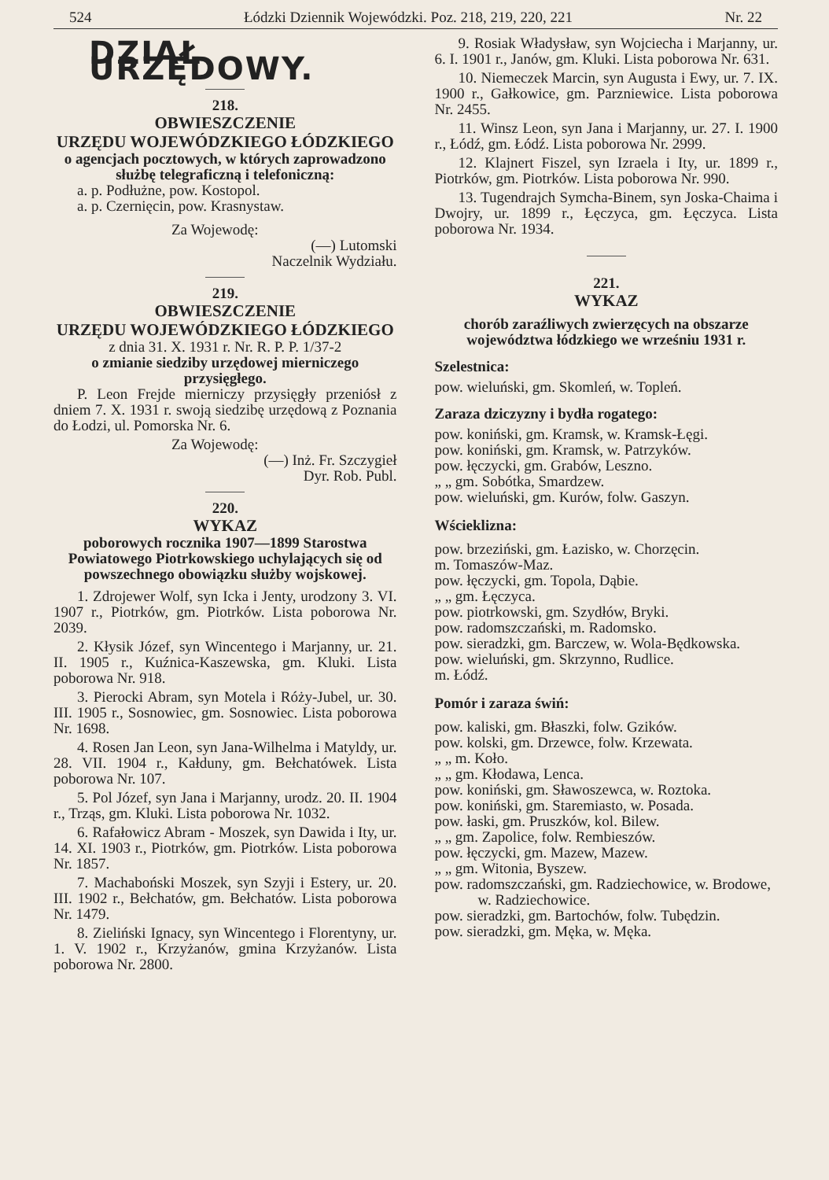524 Łódzki Dziennik Wojewódzki. Poz. 218, 219, 220, 221 Nr. 22
DZIAŁ URZĘDOWY.
218.
OBWIESZCZENIE
URZĘDU WOJEWÓDZKIEGO ŁÓDZKIEGO
o agencjach pocztowych, w których zaprowadzono służbę telegraficzną i telefoniczną:
a. p. Podłużne, pow. Kostopol.
a. p. Czernięcin, pow. Krasnystaw.
Za Wojewodę:
(—) Lutomski
Naczelnik Wydziału.
219.
OBWIESZCZENIE
URZĘDU WOJEWÓDZKIEGO ŁÓDZKIEGO
z dnia 31. X. 1931 r. Nr. R. P. P. 1/37-2
o zmianie siedziby urzędowej mierniczego przysięgłego.
P. Leon Frejde mierniczy przysięgły przeniósł z dniem 7. X. 1931 r. swoją siedzibę urzędową z Poznania do Łodzi, ul. Pomorska Nr. 6.
Za Wojewodę:
(—) Inż. Fr. Szczygieł
Dyr. Rob. Publ.
220.
WYKAZ
poborowych rocznika 1907—1899 Starostwa Powiatowego Piotrkowskiego uchylających się od powszechnego obowiązku służby wojskowej.
1. Zdrojewer Wolf, syn Icka i Jenty, urodzony 3. VI. 1907 r., Piotrków, gm. Piotrków. Lista poborowa Nr. 2039.
2. Kłysik Józef, syn Wincentego i Marjanny, ur. 21. II. 1905 r., Kuźnica-Kaszewska, gm. Kluki. Lista poborowa Nr. 918.
3. Pierocki Abram, syn Motela i Róży-Jubel, ur. 30. III. 1905 r., Sosnowiec, gm. Sosnowiec. Lista poborowa Nr. 1698.
4. Rosen Jan Leon, syn Jana-Wilhelma i Matyldy, ur. 28. VII. 1904 r., Kałduny, gm. Bełchatówek. Lista poborowa Nr. 107.
5. Pol Józef, syn Jana i Marjanny, urodz. 20. II. 1904 r., Trząs, gm. Kluki. Lista poborowa Nr. 1032.
6. Rafałowicz Abram - Moszek, syn Dawida i Ity, ur. 14. XI. 1903 r., Piotrków, gm. Piotrków. Lista poborowa Nr. 1857.
7. Machaboński Moszek, syn Szyji i Estery, ur. 20. III. 1902 r., Bełchatów, gm. Bełchatów. Lista poborowa Nr. 1479.
8. Zieliński Ignacy, syn Wincentego i Florentyny, ur. 1. V. 1902 r., Krzyżanów, gmina Krzyżanów. Lista poborowa Nr. 2800.
9. Rosiak Władysław, syn Wojciecha i Marjanny, ur. 6. I. 1901 r., Janów, gm. Kluki. Lista poborowa Nr. 631.
10. Niemeczek Marcin, syn Augusta i Ewy, ur. 7. IX. 1900 r., Gałkowice, gm. Parzniewice. Lista poborowa Nr. 2455.
11. Winsz Leon, syn Jana i Marjanny, ur. 27. I. 1900 r., Łódź, gm. Łódź. Lista poborowa Nr. 2999.
12. Klajnert Fiszel, syn Izraela i Ity, ur. 1899 r., Piotrków, gm. Piotrków. Lista poborowa Nr. 990.
13. Tugendrajch Symcha-Binem, syn Joska-Chaima i Dwojry, ur. 1899 r., Łęczyca, gm. Łęczyca. Lista poborowa Nr. 1934.
221.
WYKAZ
chorób zaraźliwych zwierzęcych na obszarze województwa łódzkiego we wrześniu 1931 r.
Szelestnica:
pow. wieluński, gm. Skomleń, w. Topleń.
Zaraza dziczyzny i bydła rogatego:
pow. koniński, gm. Kramsk, w. Kramsk-Łęgi.
pow. koniński, gm. Kramsk, w. Patrzyków.
pow. łęczycki, gm. Grabów, Leszno.
„ „ gm. Sobótka, Smardzew.
pow. wieluński, gm. Kurów, folw. Gaszyn.
Wścieklizna:
pow. brzeziński, gm. Łazisko, w. Chorzęcin.
m. Tomaszów-Maz.
pow. łęczycki, gm. Topola, Dąbie.
„ „ gm. Łęczyca.
pow. piotrkowski, gm. Szydłów, Bryki.
pow. radomszczański, m. Radomsko.
pow. sieradzki, gm. Barczew, w. Wola-Będkowska.
pow. wieluński, gm. Skrzynno, Rudlice.
m. Łódź.
Pomór i zaraza świń:
pow. kaliski, gm. Błaszki, folw. Gzików.
pow. kolski, gm. Drzewce, folw. Krzewata.
„ „ m. Koło.
„ „ gm. Kłodawa, Lenca.
pow. koniński, gm. Sławoszewca, w. Roztoka.
pow. koniński, gm. Staremiasto, w. Posada.
pow. łaski, gm. Pruszków, kol. Bilew.
„ „ gm. Zapolice, folw. Rembieszów.
pow. łęczycki, gm. Mazew, Mazew.
„ „ gm. Witonia, Byszew.
pow. radomszczański, gm. Radziechowice, w. Brodowe, w. Radziechowice.
pow. sieradzki, gm. Bartochów, folw. Tubędzin.
pow. sieradzki, gm. Męka, w. Męka.